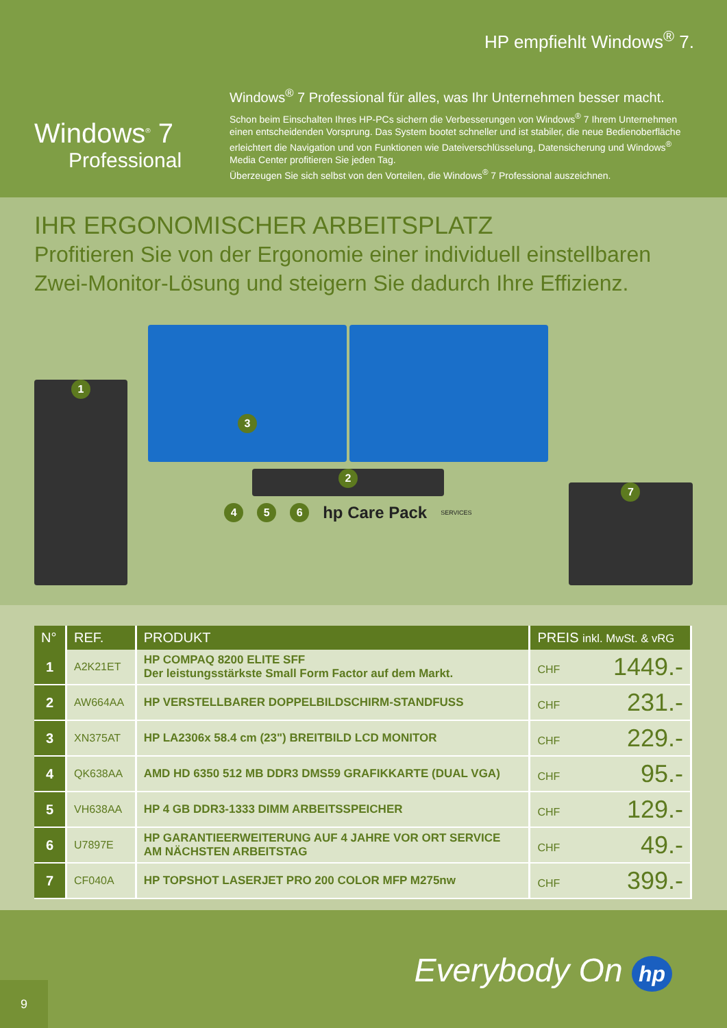HP empfiehlt Windows<sup>®</sup> 7.
Windows<sup>®</sup> 7
Professional
Windows<sup>®</sup> 7 Professional für alles, was Ihr Unternehmen besser macht.
Schon beim Einschalten Ihres HP-PCs sichern die Verbesserungen von Windows<sup>®</sup> 7 Ihrem Unternehmen einen entscheidenden Vorsprung. Das System bootet schneller und ist stabiler, die neue Bedienoberfläche erleichtert die Navigation und von Funktionen wie Dateiverschlüsselung, Datensicherung und Windows<sup>®</sup> Media Center profitieren Sie jeden Tag.
Überzeugen Sie sich selbst von den Vorteilen, die Windows<sup>®</sup> 7 Professional auszeichnen.
IHR ERGONOMISCHER ARBEITSPLATZ
Profitieren Sie von der Ergonomie einer individuell einstellbaren Zwei-Monitor-Lösung und steigern Sie dadurch Ihre Effizienz.
1
3
2
4 5 6 hp Care Pack SERVICES
7
| N° | REF. | PRODUKT | PREIS inkl. MwSt. & vRG |
| --- | --- | --- | --- |
| 1 | A2K21ET | HP COMPAQ 8200 ELITE SFF Der leistungsstärkste Small Form Factor auf dem Markt. | CHF 1449.- |
| 2 | AW664AA | HP VERSTELLBARER DOPPELBILDSCHIRM-STANDFUSS | CHF 231.- |
| 3 | XN375AT | HP LA2306x 58.4 cm (23") BREITBILD LCD MONITOR | CHF 229.- |
| 4 | QK638AA | AMD HD 6350 512 MB DDR3 DMS59 GRAFIKKARTE (DUAL VGA) | CHF 95.- |
| 5 | VH638AA | HP 4 GB DDR3-1333 DIMM ARBEITSSPEICHER | CHF 129.- |
| 6 | U7897E | HP GARANTIEERWEITERUNG AUF 4 JAHRE VOR ORT SERVICE AM NÄCHSTEN ARBEITSTAG | CHF 49.- |
| 7 | CF040A | HP TOPSHOT LASERJET PRO 200 COLOR MFP M275nw | CHF 399.- |
Everybody On hp
9